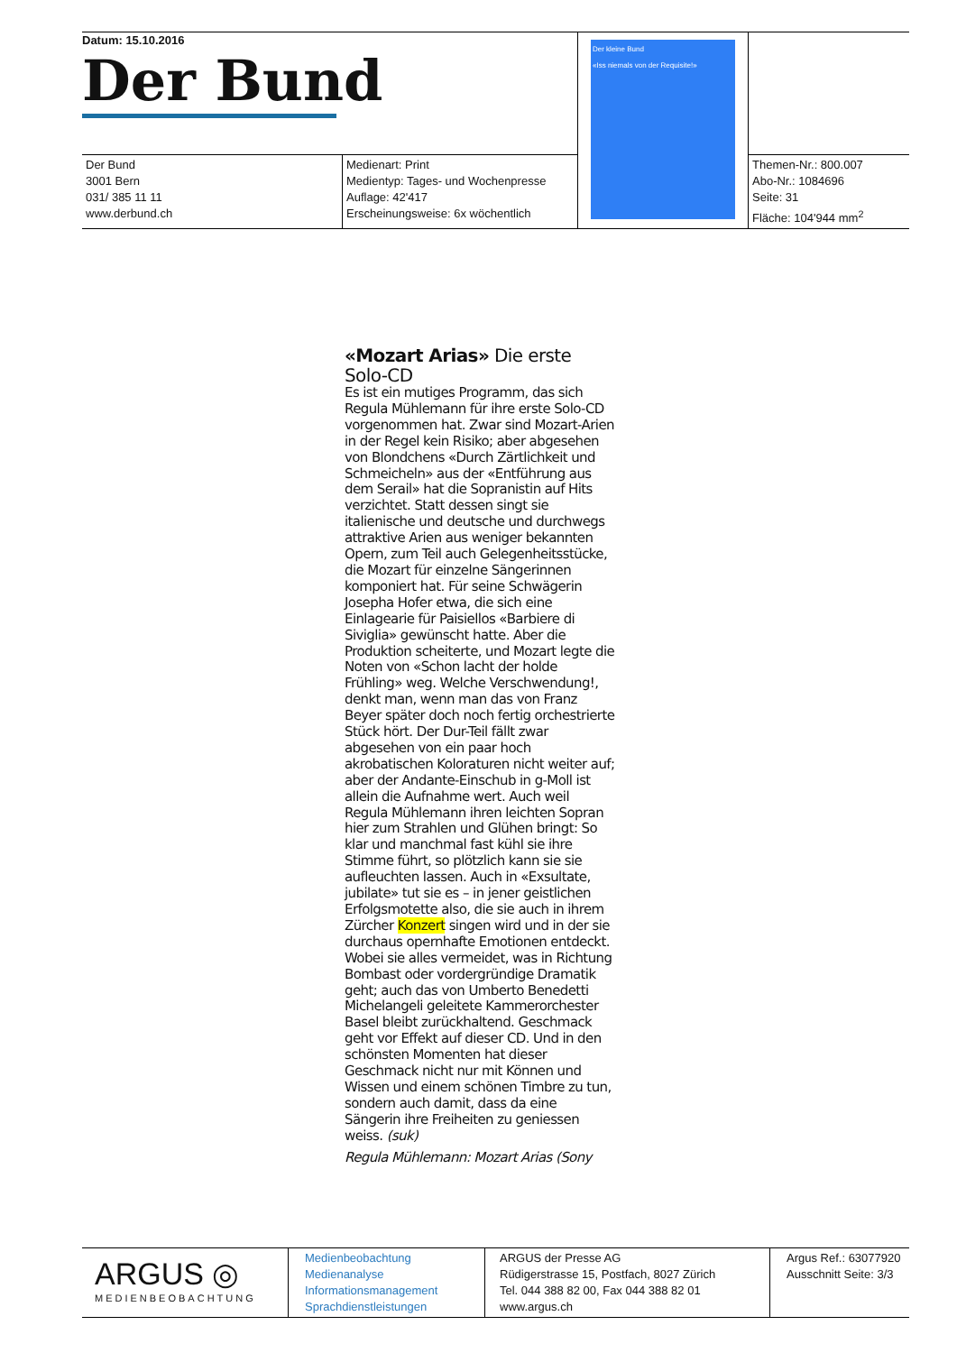| Datum: 15.10.2016 Der Bund | | Der kleine Bund «Iss niemals von der Requisite!» | |
| Der Bund 3001 Bern 031/ 385 11 11 www.derbund.ch | Medienart: Print Medientyp: Tages- und Wochenpresse Auflage: 42'417 Erscheinungsweise: 6x wöchentlich | | Themen-Nr.: 800.007 Abo-Nr.: 1084696 Seite: 31 Fläche: 104'944 mm<sup>2</sup> |
«Mozart Arias» Die erste Solo-CD
Es ist ein mutiges Programm, das sich Regula Mühlemann für ihre erste Solo-CD vorgenommen hat. Zwar sind Mozart-Arien in der Regel kein Risiko; aber abgesehen von Blondchens «Durch Zärtlichkeit und Schmeicheln» aus der «Entführung aus dem Serail» hat die Sopranistin auf Hits verzichtet. Statt dessen singt sie italienische und deutsche und durchwegs attraktive Arien aus weniger bekannten Opern, zum Teil auch Gelegenheitsstücke, die Mozart für einzelne Sängerinnen komponiert hat. Für seine Schwägerin Josepha Hofer etwa, die sich eine Einlagearie für Paisiellos «Barbiere di Siviglia» gewünscht hatte. Aber die Produktion scheiterte, und Mozart legte die Noten von «Schon lacht der holde Frühling» weg. Welche Verschwendung!, denkt man, wenn man das von Franz Beyer später doch noch fertig orchestrierte Stück hört. Der Dur-Teil fällt zwar abgesehen von ein paar hoch akrobatischen Koloraturen nicht weiter auf; aber der Andante-Einschub in g-Moll ist allein die Aufnahme wert. Auch weil Regula Mühlemann ihren leichten Sopran hier zum Strahlen und Glühen bringt: So klar und manchmal fast kühl sie ihre Stimme führt, so plötzlich kann sie sie aufleuchten lassen. Auch in «Exsultate, jubilate» tut sie es – in jener geistlichen Erfolgsmotette also, die sie auch in ihrem Zürcher Konzert singen wird und in der sie durchaus opernhafte Emotionen entdeckt. Wobei sie alles vermeidet, was in Richtung Bombast oder vordergründige Dramatik geht; auch das von Umberto Benedetti Michelangeli geleitete Kammerorchester Basel bleibt zurückhaltend. Geschmack geht vor Effekt auf dieser CD. Und in den schönsten Momenten hat dieser Geschmack nicht nur mit Können und Wissen und einem schönen Timbre zu tun, sondern auch damit, dass da eine Sängerin ihre Freiheiten zu geniessen weiss. (suk)
Regula Mühlemann: Mozart Arias (Sony
| ARGUS ◎ MEDIENBEOBACHTUNG | Medienbeobachtung Medienanalyse Informationsmanagement Sprachdienstleistungen | ARGUS der Presse AG Rüdigerstrasse 15, Postfach, 8027 Zürich Tel. 044 388 82 00, Fax 044 388 82 01 www.argus.ch | Argus Ref.: 63077920 Ausschnitt Seite: 3/3 |